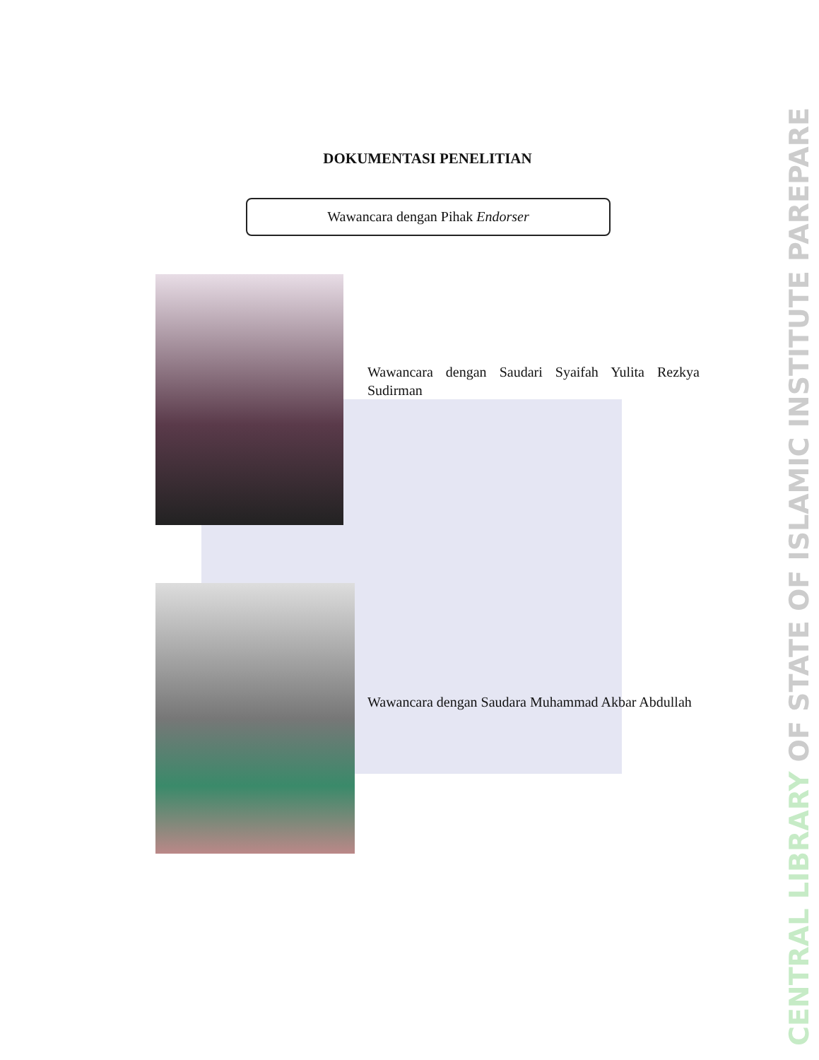DOKUMENTASI PENELITIAN
Wawancara dengan Pihak Endorser
Wawancara dengan Saudari Syaifah Yulita Rezkya Sudirman
Wawancara dengan Saudara Muhammad Akbar Abdullah
CENTRAL LIBRARY OF STATE OF ISLAMIC INSTITUTE PAREPARE